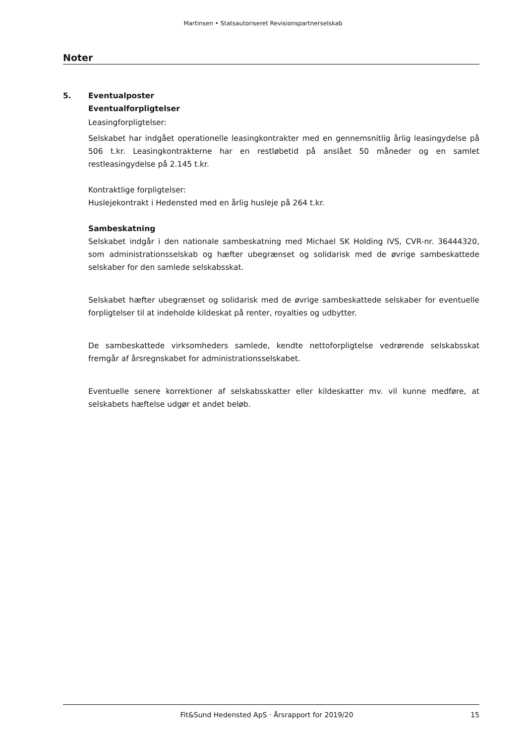Martinsen • Statsautoriseret Revisionspartnerselskab
Noter
5. Eventualposter
Eventualforpligtelser
Leasingforpligtelser:
Selskabet har indgået operationelle leasingkontrakter med en gennemsnitlig årlig leasingydelse på 506 t.kr. Leasingkontrakterne har en restløbetid på anslået 50 måneder og en samlet restleasingydelse på 2.145 t.kr.
Kontraktlige forpligtelser:
Huslejekontrakt i Hedensted med en årlig husleje på 264 t.kr.
Sambeskatning
Selskabet indgår i den nationale sambeskatning med Michael SK Holding IVS, CVR-nr. 36444320, som administrationsselskab og hæfter ubegrænset og solidarisk med de øvrige sambeskattede selskaber for den samlede selskabsskat.
Selskabet hæfter ubegrænset og solidarisk med de øvrige sambeskattede selskaber for eventuelle forpligtelser til at indeholde kildeskat på renter, royalties og udbytter.
De sambeskattede virksomheders samlede, kendte nettoforpligtelse vedrørende selskabsskat fremgår af årsregnskabet for administrationsselskabet.
Eventuelle senere korrektioner af selskabsskatter eller kildeskatter mv. vil kunne medføre, at selskabets hæftelse udgør et andet beløb.
Fit&Sund Hedensted ApS · Årsrapport for 2019/20 15